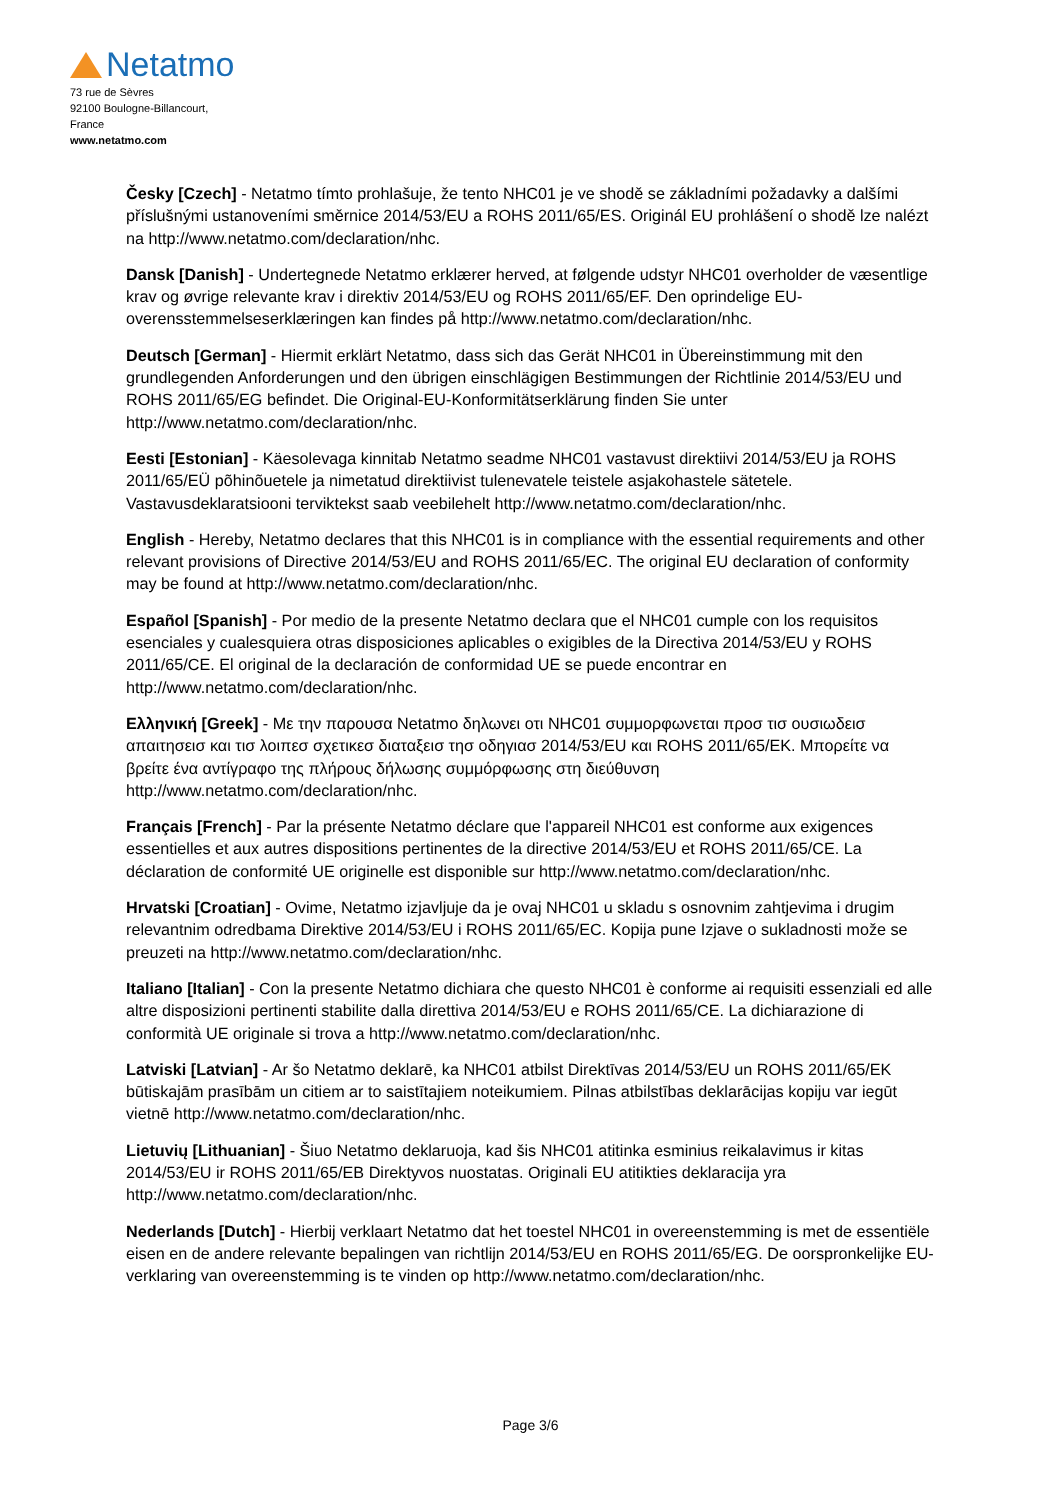Netatmo
73 rue de Sèvres
92100 Boulogne-Billancourt,
France
www.netatmo.com
Česky [Czech] - Netatmo tímto prohlašuje, že tento NHC01 je ve shodě se základními požadavky a dalšími příslušnými ustanoveními směrnice 2014/53/EU a ROHS 2011/65/ES. Originál EU prohlášení o shodě lze nalézt na http://www.netatmo.com/declaration/nhc.
Dansk [Danish] - Undertegnede Netatmo erklærer herved, at følgende udstyr NHC01 overholder de væsentlige krav og øvrige relevante krav i direktiv 2014/53/EU og ROHS 2011/65/EF. Den oprindelige EU-overensstemmelseserklæringen kan findes på http://www.netatmo.com/declaration/nhc.
Deutsch [German] - Hiermit erklärt Netatmo, dass sich das Gerät NHC01 in Übereinstimmung mit den grundlegenden Anforderungen und den übrigen einschlägigen Bestimmungen der Richtlinie 2014/53/EU und ROHS 2011/65/EG befindet. Die Original-EU-Konformitätserklärung finden Sie unter http://www.netatmo.com/declaration/nhc.
Eesti [Estonian] - Käesolevaga kinnitab Netatmo seadme NHC01 vastavust direktiivi 2014/53/EU ja ROHS 2011/65/EÜ põhinõuetele ja nimetatud direktiivist tulenevatele teistele asjakohastele sätetele. Vastavusdeklaratsiooni terviktekst saab veebilehelt http://www.netatmo.com/declaration/nhc.
English - Hereby, Netatmo declares that this NHC01 is in compliance with the essential requirements and other relevant provisions of Directive 2014/53/EU and ROHS 2011/65/EC. The original EU declaration of conformity may be found at http://www.netatmo.com/declaration/nhc.
Español [Spanish] - Por medio de la presente Netatmo declara que el NHC01 cumple con los requisitos esenciales y cualesquiera otras disposiciones aplicables o exigibles de la Directiva 2014/53/EU y ROHS 2011/65/CE. El original de la declaración de conformidad UE se puede encontrar en http://www.netatmo.com/declaration/nhc.
Ελληνική [Greek] - Με την παρουσα Netatmo δηλωνει οτι NHC01 συμμορφωνεται προσ τισ ουσιωδεισ απαιτησεισ και τισ λοιπεσ σχετικεσ διαταξεισ τησ οδηγιασ 2014/53/EU και ROHS 2011/65/ΕΚ. Μπορείτε να βρείτε ένα αντίγραφο της πλήρους δήλωσης συμμόρφωσης στη διεύθυνση http://www.netatmo.com/declaration/nhc.
Français [French] - Par la présente Netatmo déclare que l'appareil NHC01 est conforme aux exigences essentielles et aux autres dispositions pertinentes de la directive 2014/53/EU et ROHS 2011/65/CE. La déclaration de conformité UE originelle est disponible sur http://www.netatmo.com/declaration/nhc.
Hrvatski [Croatian] - Ovime, Netatmo izjavljuje da je ovaj NHC01 u skladu s osnovnim zahtjevima i drugim relevantnim odredbama Direktive 2014/53/EU i ROHS 2011/65/EC. Kopija pune Izjave o sukladnosti može se preuzeti na http://www.netatmo.com/declaration/nhc.
Italiano [Italian] - Con la presente Netatmo dichiara che questo NHC01 è conforme ai requisiti essenziali ed alle altre disposizioni pertinenti stabilite dalla direttiva 2014/53/EU e ROHS 2011/65/CE. La dichiarazione di conformità UE originale si trova a http://www.netatmo.com/declaration/nhc.
Latviski [Latvian] - Ar šo Netatmo deklarē, ka NHC01 atbilst Direktīvas 2014/53/EU un ROHS 2011/65/EK būtiskajām prasībām un citiem ar to saistītajiem noteikumiem. Pilnas atbilstības deklarācijas kopiju var iegūt vietnē http://www.netatmo.com/declaration/nhc.
Lietuvių [Lithuanian] - Šiuo Netatmo deklaruoja, kad šis NHC01 atitinka esminius reikalavimus ir kitas 2014/53/EU ir ROHS 2011/65/EB Direktyvos nuostatas. Originali EU atitikties deklaracija yra http://www.netatmo.com/declaration/nhc.
Nederlands [Dutch] - Hierbij verklaart Netatmo dat het toestel NHC01 in overeenstemming is met de essentiële eisen en de andere relevante bepalingen van richtlijn 2014/53/EU en ROHS 2011/65/EG. De oorspronkelijke EU-verklaring van overeenstemming is te vinden op http://www.netatmo.com/declaration/nhc.
Page 3/6